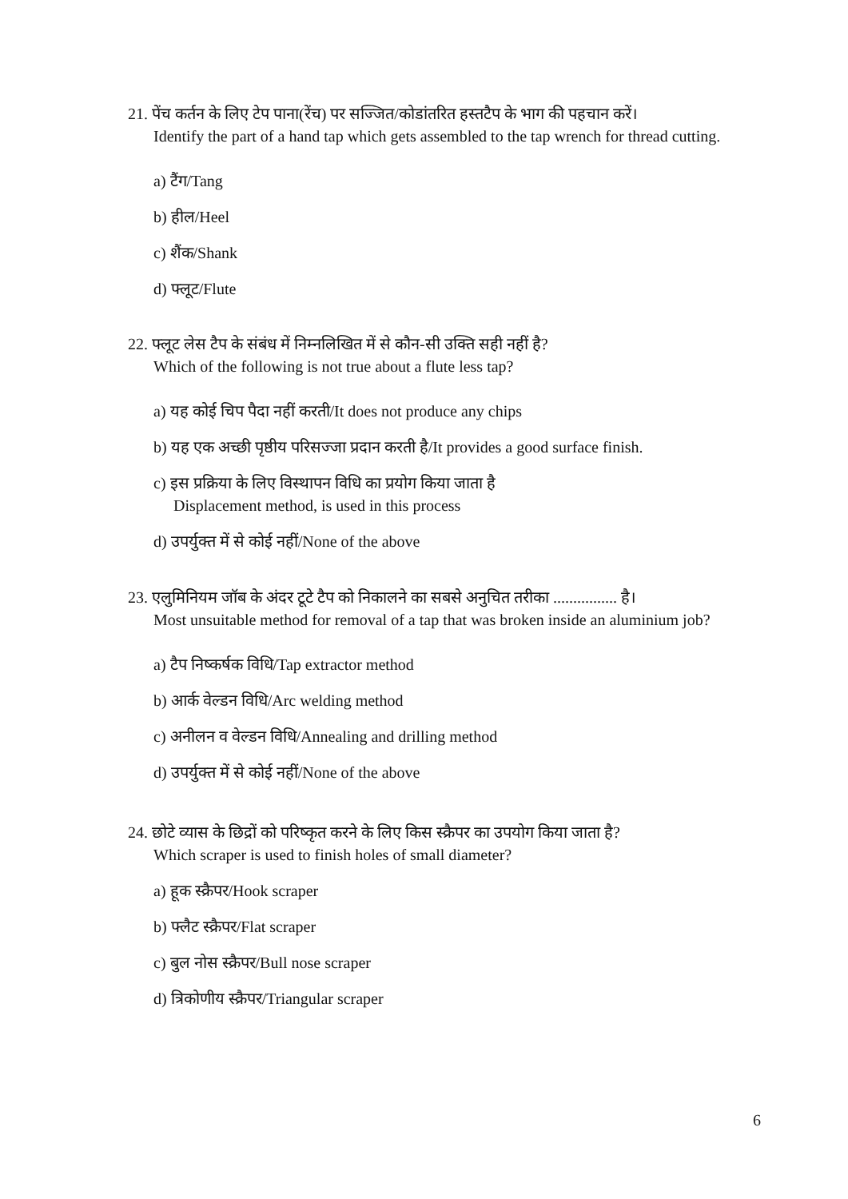21. पेंच कर्तन के लिए टेप पाना(रेंच) पर सज्जित/कोडांतरित हस्तटैप के भाग की पहचान करें।
Identify the part of a hand tap which gets assembled to the tap wrench for thread cutting.
a) टैंग/Tang
b) हील/Heel
c) शैंक/Shank
d) फ्लूट/Flute
22. फ्लूट लेस टैप के संबंध में निम्नलिखित में से कौन-सी उक्ति सही नहीं है?
Which of the following is not true about a flute less tap?
a) यह कोई चिप पैदा नहीं करती/It does not produce any chips
b) यह एक अच्छी पृष्ठीय परिसज्जा प्रदान करती है/It provides a good surface finish.
c) इस प्रक्रिया के लिए विस्थापन विधि का प्रयोग किया जाता है
Displacement method, is used in this process
d) उपर्युक्त में से कोई नहीं/None of the above
23. एलुमिनियम जॉब के अंदर टूटे टैप को निकालने का सबसे अनुचित तरीका ................ है।
Most unsuitable method for removal of a tap that was broken inside an aluminium job?
a) टैप निष्कर्षक विधि/Tap extractor method
b) आर्क वेल्डन विधि/Arc welding method
c) अनीलन व वेल्डन विधि/Annealing and drilling method
d) उपर्युक्त में से कोई नहीं/None of the above
24. छोटे व्यास के छिद्रों को परिष्कृत करने के लिए किस स्क्रैपर का उपयोग किया जाता है?
Which scraper is used to finish holes of small diameter?
a) हूक स्क्रैपर/Hook scraper
b) फ्लैट स्क्रैपर/Flat scraper
c) बुल नोस स्क्रैपर/Bull nose scraper
d) त्रिकोणीय स्क्रैपर/Triangular scraper
6